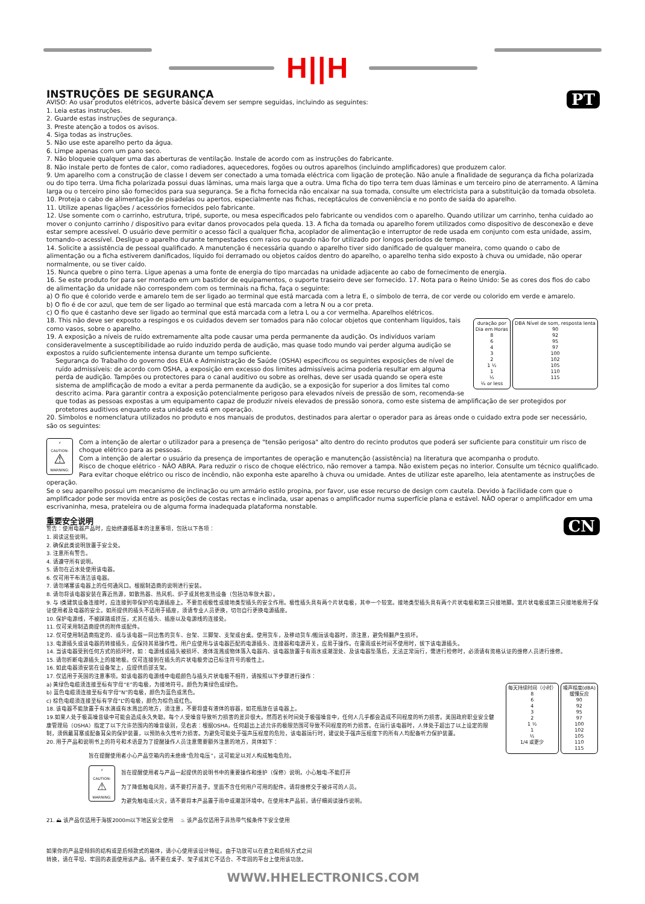H||H
PT
INSTRUÇÕES DE SEGURANÇA
AVISO: Ao usar produtos elétricos, adverte básica devem ser sempre seguidas, incluindo as seguintes:
1. Leia estas instruções.
2. Guarde estas instruções de segurança.
3. Preste atenção a todos os avisos.
4. Siga todas as instruções.
5. Não use este aparelho perto da água.
6. Limpe apenas com um pano seco.
7. Não bloqueie qualquer uma das aberturas de ventilação. Instale de acordo com as instruções do fabricante.
8. Não instale perto de fontes de calor, como radiadores, aquecedores, fogões ou outros aparelhos (incluindo amplificadores) que produzem calor.
9. Um aparelho com a construção de classe I devem ser conectado a uma tomada eléctrica com ligação de proteção. Não anule a finalidade de segurança da ficha polarizada ou do tipo terra. Uma ficha polarizada possui duas lâminas, uma mais larga que a outra. Uma ficha do tipo terra tem duas lâminas e um terceiro pino de aterramento. A lâmina larga ou o terceiro pino são fornecidos para sua segurança. Se a ficha fornecida não encaixar na sua tomada, consulte um electricista para a substituição da tomada obsoleta.
10. Proteja o cabo de alimentação de pisadelas ou apertos, especialmente nas fichas, receptáculos de conveniência e no ponto de saída do aparelho.
11. Utilize apenas ligações / acessórios fornecidos pelo fabricante.
12. Use somente com o carrinho, estrutura, tripé, suporte, ou mesa especificados pelo fabricante ou vendidos com o aparelho. Quando utilizar um carrinho, tenha cuidado ao mover o conjunto carrinho / dispositivo para evitar danos provocados pela queda. 13. A ficha da tomada ou aparelho forem utilizados como dispositivo de desconexão e deve estar sempre acessível. O usuário deve permitir o acesso fácil a qualquer ficha, acoplador de alimentação e interruptor de rede usada em conjunto com esta unidade, assim, tornando-o acessível. Desligue o aparelho durante tempestades com raios ou quando não for utilizado por longos períodos de tempo.
14. Solicite a assistência de pessoal qualificado. A manutenção é necessária quando o aparelho tiver sido danificado de qualquer maneira, como quando o cabo de alimentação ou a ficha estiverem danificados, líquido foi derramado ou objetos caídos dentro do aparelho, o aparelho tenha sido exposto à chuva ou umidade, não operar normalmente, ou se tiver caído.
15. Nunca quebre o pino terra. Ligue apenas a uma fonte de energia do tipo marcadas na unidade adjacente ao cabo de fornecimento de energia.
16. Se este produto for para ser montado em um bastidor de equipamentos, o suporte traseiro deve ser fornecido. 17. Nota para o Reino Unido: Se as cores dos fios do cabo de alimentação da unidade não correspondem com os terminais na ficha, faça o seguinte:
a) O fio que é colorido verde e amarelo tem de ser ligado ao terminal que está marcada com a letra E, o símbolo de terra, de cor verde ou colorido em verde e amarelo.
b) O fio é de cor azul, que tem de ser ligado ao terminal que está marcada com a letra N ou a cor preta.
c) O fio que é castanho deve ser ligado ao terminal que está marcada com a letra L ou a cor vermelha. Aparelhos elétricos.
| duração por Dia em Horas 8 6 4 3 2 1 ½ 1 ½ ¼ or less | DBA Nível de som, resposta lenta 90 92 95 97 100 102 105 110 115 |
18. This não deve ser exposto a respingos e os cuidados devem ser tomados para não colocar objetos que contenham líquidos, tais como vasos, sobre o aparelho.
19. A exposição a níveis de ruído extremamente alta pode causar uma perda permanente da audição. Os indivíduos variam consideravelmente a susceptibilidade ao ruído induzido perda de audição, mas quase todo mundo vai perder alguma audição se expostos a ruído suficientemente intensa durante um tempo suficiente.
Segurança do Trabalho do governo dos EUA e Administração de Saúde (OSHA) especificou os seguintes exposições de nível de ruído admissíveis: de acordo com OSHA, a exposição em excesso dos limites admissíveis acima poderia resultar em alguma perda de audição. Tampões ou protectores para o canal auditivo ou sobre as orelhas, deve ser usada quando se opera este sistema de amplificação de modo a evitar a perda permanente da audição, se a exposição for superior a dos limites tal como descrito acima. Para garantir contra a exposição potencialmente perigoso para elevados níveis de pressão de som, recomenda-se que todas as pessoas expostas a um equipamento capaz de produzir níveis elevados de pressão sonora, como este sistema de amplificação de ser protegidos por protetores auditivos enquanto esta unidade está em operação.
20. Símbolos e nomenclatura utilizados no produto e nos manuais de produtos, destinados para alertar o operador para as áreas onde o cuidado extra pode ser necessário, são os seguintes:
⚡
CAUTION:
⚠
WARNING:
Com a intenção de alertar o utilizador para a presença de "tensão perigosa" alto dentro do recinto produtos que poderá ser suficiente para constituir um risco de choque elétrico para as pessoas.
Com a intenção de alertar o usuário da presença de importantes de operação e manutenção (assistência) na literatura que acompanha o produto.
Risco de choque elétrico - NÃO ABRA. Para reduzir o risco de choque eléctrico, não remover a tampa. Não existem peças no interior. Consulte um técnico qualificado.
Para evitar choque elétrico ou risco de incêndio, não exponha este aparelho à chuva ou umidade. Antes de utilizar este aparelho, leia atentamente as instruções de operação.
Se o seu aparelho possui um mecanismo de inclinação ou um armário estilo propina, por favor, use esse recurso de design com cautela. Devido à facilidade com que o amplificador pode ser movida entre as posições de costas rectas e inclinada, usar apenas o amplificador numa superfície plana e estável. NÃO operar o amplificador em uma escrivaninha, mesa, prateleira ou de alguma forma inadequada plataforma nonstable.
CN
重要安全说明
警告：使用电器产品时，应始终遵循基本的注意事项，包括以下各项：
1. 阅读这些说明。
2. 确保此类说明放置于安全处。
3. 注意所有警告。
4. 请遵守所有说明。
5. 请勿在近水处使用该电器。
6. 仅可用干布清洁该电器。
7. 请勿堵塞该电器上的任何通风口。根据制造商的说明进行安装。
8. 请勿将该电器安装在靠近热源，如散热器、热风机、炉子或其他发热设备（包括功率放大器）。
9. 与 I类建筑设备连接时，应连接到带保护的电源插座上。不要忽视极性或接地类型插头的安全作用。极性插头具有两个片状电极，其中一个较宽。接地类型插头具有两个片状电极和第三只接地脚。宽片状电极或第三只接地极用于保证使用者及电器的安全。如所提供的插头不适用于插座，须请专业人员更换，切勿自行更换电源插座。
10. 保护电源线，不被踩踏或挤压，尤其在插头、插座以及电源线的连接处。
11. 仅可采用制造商提供的附件或配件。
12. 仅可使用制造商指定的、或与该电器一同出售的货车、台架、三脚架、支架或台桌。使用货车，及移动货车/搬运该电器时，须注意，避免倾翻产生损坏。
13. 电源插头或该电器的转接插头，应保持其易操作性。用户应使用与该电器匹配的电源插头、连接器和电源开关，应易于操作。在雷雨或长时间不使用时，拔下该电源插头。
14. 当该电器受到任何方式的损坏时，如：电源线或插头被损坏、液体泼溅或物体落入电器内、该电器放置于有雨水或潮湿处、及该电器坠落后，无法正常运行，需进行检修时，必须请有资格认证的维修人员进行维修。
15. 请勿折断电源插头上的接地极。仅可连接到在插头的片状电极旁边已标注符号的极性上。
16. 如此电器须安装在设备架上，应提供后部支架。
17. 仅适用于英国的注意事项。如该电器的电源线中电缆颜色与插头片状电极不相符，请按照以下步骤进行操作：
| 每天持续时间（小时） 8 6 4 3 2 1 ½ 1 ½ 1/4 或更少 | 噪声程度(dBA) 缓慢反应 90 92 95 97 100 102 105 110 115 |
a) 黄绿色电缆须连接至标有字母“E”的电极，为接地符号。颜色为黄绿色或绿色。
b) 蓝色电缆须连接至标有字母“N”的电极，颜色为蓝色或黑色。
c) 棕色电缆须连接至标有字母“L”的电极，颜色为棕色或红色。
18. 该电器不能放置于有水滴或有水溅出的地方，须注意，不要将盛有液体的容器，如花瓶放在该电器上。
19.如果人处于极高噪音级中可能会造成永久失聪。每个人受噪音导致听力损害的差异很大。然而若长时间处于极强噪音中，任何人几乎都会造成不同程度的听力损害。美国政府职业安全健康管理局（OSHA）指定了以下允许范围内的噪音级别，见右表：根据OSHA，任何超出上述允许的极限范围可导致不同程度的听力损害。在运行该电器时，人体处于超出了以上设定的限制，须佩戴耳塞或配备耳朵的保护装置，以预防永久性听力损害。为避免可能处于强声压程度的危险，该电器运行时，建议处于强声压程度下的所有人均配备听力保护装置。
20. 用于产品和说明书上的符号和术语是为了提醒操作人员注意需要额外注意的地方，具体如下：
旨在提醒使用者小心产品空箱内的未绝缘“危险电压”，这可能足以对人构成触电危险。
⚡
CAUTION:
⚠
WARNING:
旨在提醒使用者与产品一起提供的说明书中的重要操作和维护（保修）说明。小心触电-不能打开
为了降低触电风险，请不要打开盖子。里面不含任何用户可用的配件。请将维修交于被许可的人员。
为避免触电或火灾，请不要将本产品置于雨中或潮湿环境中。在使用本产品前，请仔细阅读操作说明。
21. ⛰ 该产品仅适用于海拔2000m以下地区安全使用 ♨ 该产品仅适用于非热带气候条件下安全使用
如果你的产品是倾斜的结构或是后倾款式的箱体，请小心使用该设计特征。由于功放可以在直立和后倾方式之间
转换，请在平坦、牢固的表面使用该产品。请不要在桌子、架子或其它不适合、不牢固的平台上使用该功放。
WWW.HHELECTRONICS.COM